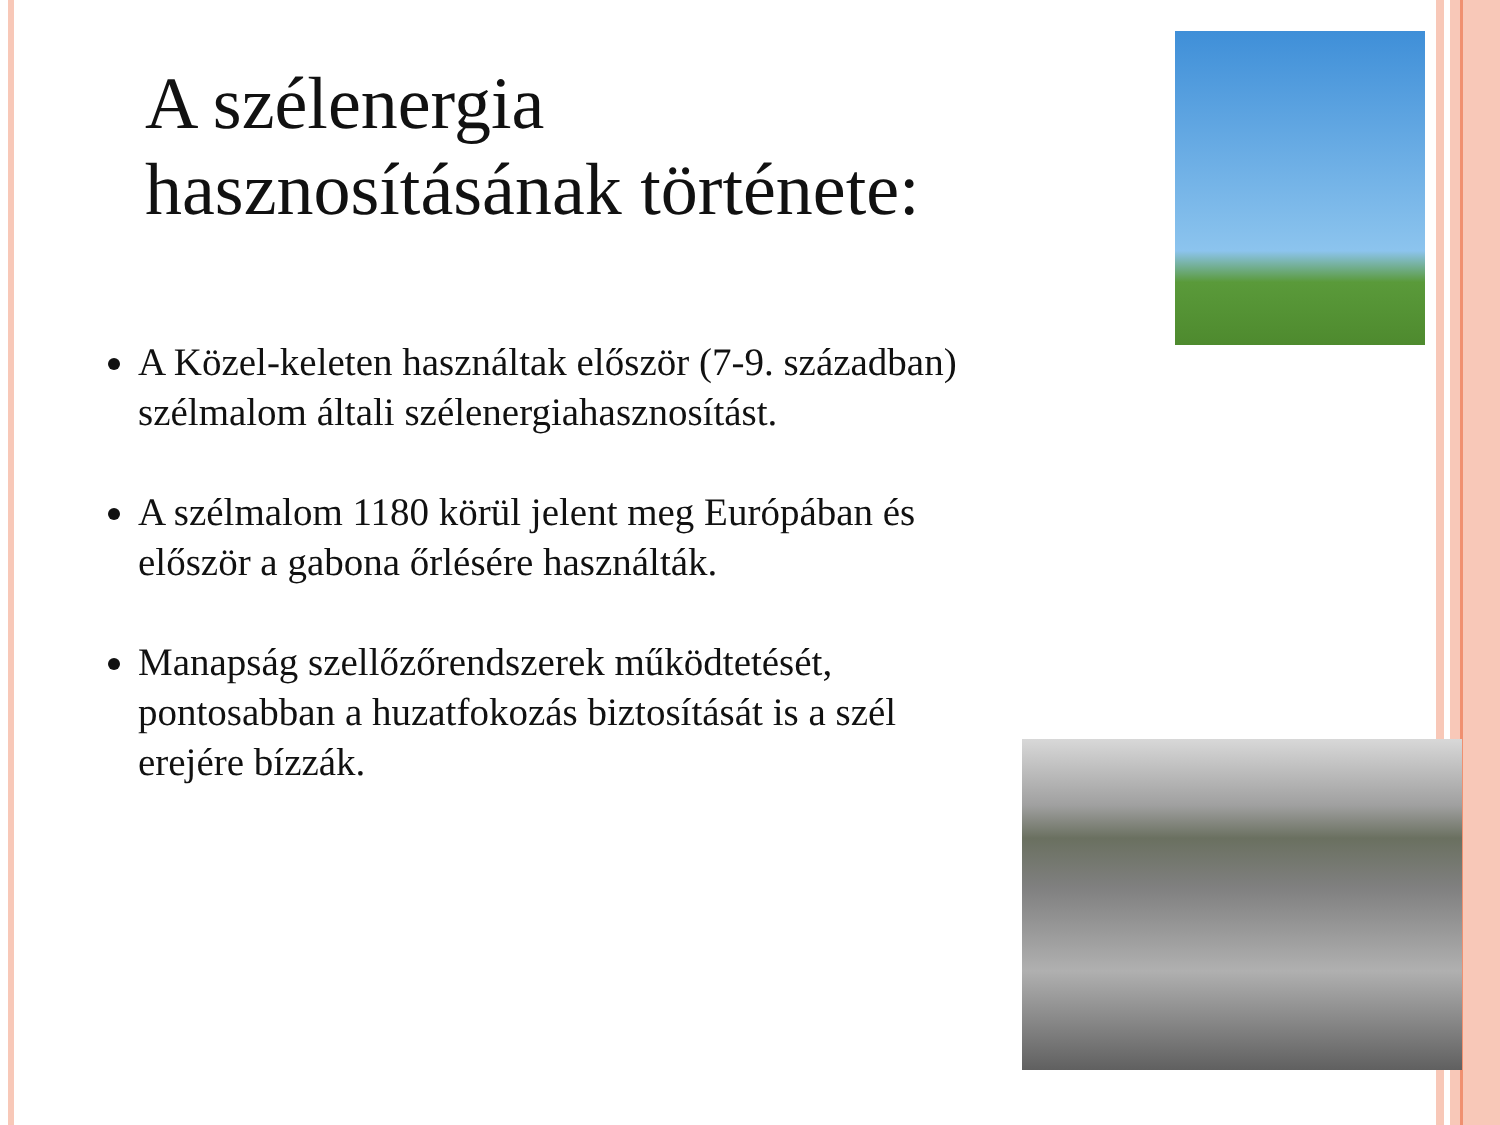A szélenergia hasznosításának története:
A Közel-keleten használtak először (7-9. században) szélmalom általi szélenergiahasznosítást.
A szélmalom 1180 körül jelent meg Európában és először a gabona őrlésére használták.
Manapság szellőzőrendszerek működtetését, pontosabban a huzatfokozás biztosítását is a szél erejére bízzák.